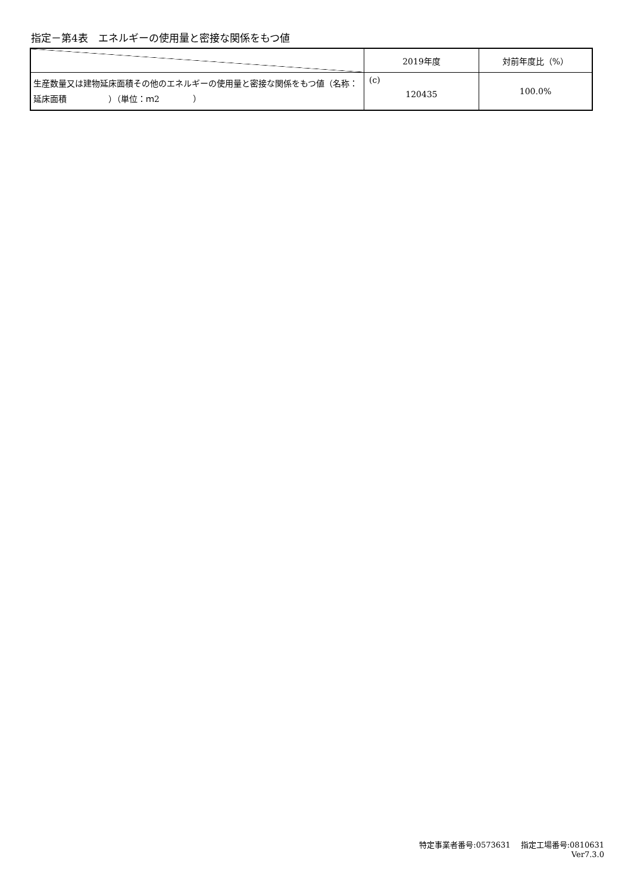指定－第4表　エネルギーの使用量と密接な関係をもつ値
| | 2019年度 | 対前年度比（%） |
| --- | --- | --- |
| 生産数量又は建物延床面積その他のエネルギーの使用量と密接な関係をもつ値（名称：延床面積 ）（単位：ｍ2 ） | (c) 120435 | 100.0% |
特定事業者番号:0573631　 指定工場番号:0810631
Ver7.3.0